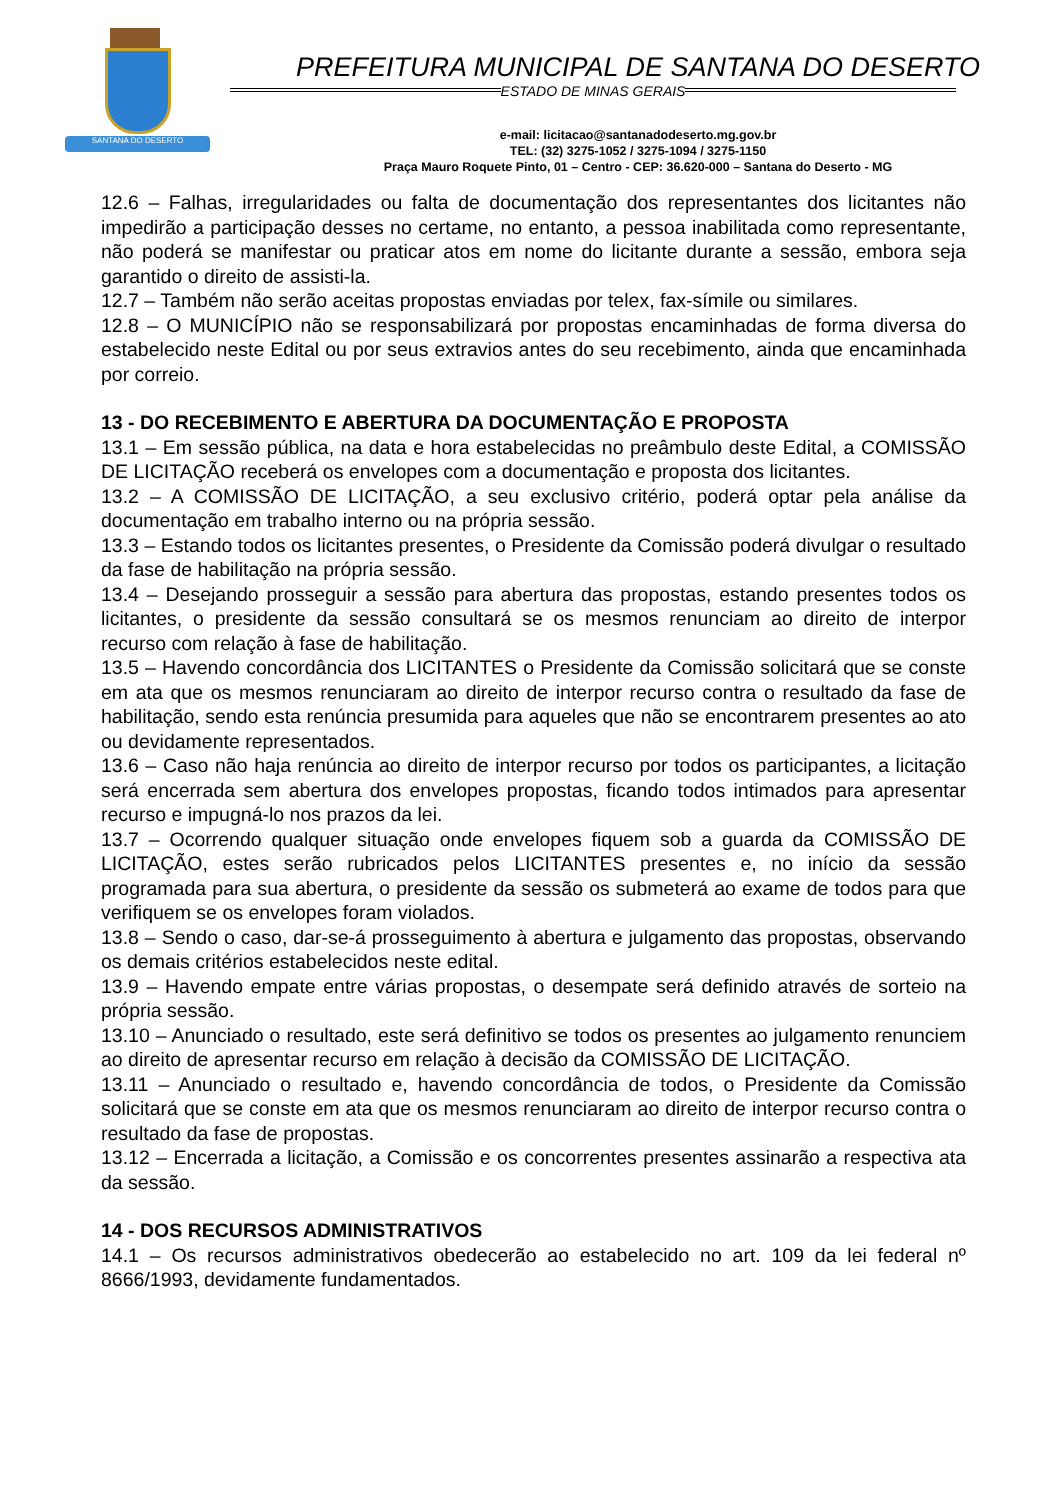SANTANA DO DESERTO
PREFEITURA MUNICIPAL DE SANTANA DO DESERTO
ESTADO DE MINAS GERAIS
e-mail: licitacao@santanadodeserto.mg.gov.br
TEL: (32) 3275-1052 / 3275-1094 / 3275-1150
Praça Mauro Roquete Pinto, 01 – Centro - CEP: 36.620-000 – Santana do Deserto - MG
12.6 – Falhas, irregularidades ou falta de documentação dos representantes dos licitantes não impedirão a participação desses no certame, no entanto, a pessoa inabilitada como representante, não poderá se manifestar ou praticar atos em nome do licitante durante a sessão, embora seja garantido o direito de assisti-la.
12.7 – Também não serão aceitas propostas enviadas por telex, fax-símile ou similares.
12.8 – O MUNICÍPIO não se responsabilizará por propostas encaminhadas de forma diversa do estabelecido neste Edital ou por seus extravios antes do seu recebimento, ainda que encaminhada por correio.
13 - DO RECEBIMENTO E ABERTURA DA DOCUMENTAÇÃO E PROPOSTA
13.1 – Em sessão pública, na data e hora estabelecidas no preâmbulo deste Edital, a COMISSÃO DE LICITAÇÃO receberá os envelopes com a documentação e proposta dos licitantes.
13.2 – A COMISSÃO DE LICITAÇÃO, a seu exclusivo critério, poderá optar pela análise da documentação em trabalho interno ou na própria sessão.
13.3 – Estando todos os licitantes presentes, o Presidente da Comissão poderá divulgar o resultado da fase de habilitação na própria sessão.
13.4 – Desejando prosseguir a sessão para abertura das propostas, estando presentes todos os licitantes, o presidente da sessão consultará se os mesmos renunciam ao direito de interpor recurso com relação à fase de habilitação.
13.5 – Havendo concordância dos LICITANTES o Presidente da Comissão solicitará que se conste em ata que os mesmos renunciaram ao direito de interpor recurso contra o resultado da fase de habilitação, sendo esta renúncia presumida para aqueles que não se encontrarem presentes ao ato ou devidamente representados.
13.6 – Caso não haja renúncia ao direito de interpor recurso por todos os participantes, a licitação será encerrada sem abertura dos envelopes propostas, ficando todos intimados para apresentar recurso e impugná-lo nos prazos da lei.
13.7 – Ocorrendo qualquer situação onde envelopes fiquem sob a guarda da COMISSÃO DE LICITAÇÃO, estes serão rubricados pelos LICITANTES presentes e, no início da sessão programada para sua abertura, o presidente da sessão os submeterá ao exame de todos para que verifiquem se os envelopes foram violados.
13.8 – Sendo o caso, dar-se-á prosseguimento à abertura e julgamento das propostas, observando os demais critérios estabelecidos neste edital.
13.9 – Havendo empate entre várias propostas, o desempate será definido através de sorteio na própria sessão.
13.10 – Anunciado o resultado, este será definitivo se todos os presentes ao julgamento renunciem ao direito de apresentar recurso em relação à decisão da COMISSÃO DE LICITAÇÃO.
13.11 – Anunciado o resultado e, havendo concordância de todos, o Presidente da Comissão solicitará que se conste em ata que os mesmos renunciaram ao direito de interpor recurso contra o resultado da fase de propostas.
13.12 – Encerrada a licitação, a Comissão e os concorrentes presentes assinarão a respectiva ata da sessão.
14 - DOS RECURSOS ADMINISTRATIVOS
14.1 – Os recursos administrativos obedecerão ao estabelecido no art. 109 da lei federal nº 8666/1993, devidamente fundamentados.